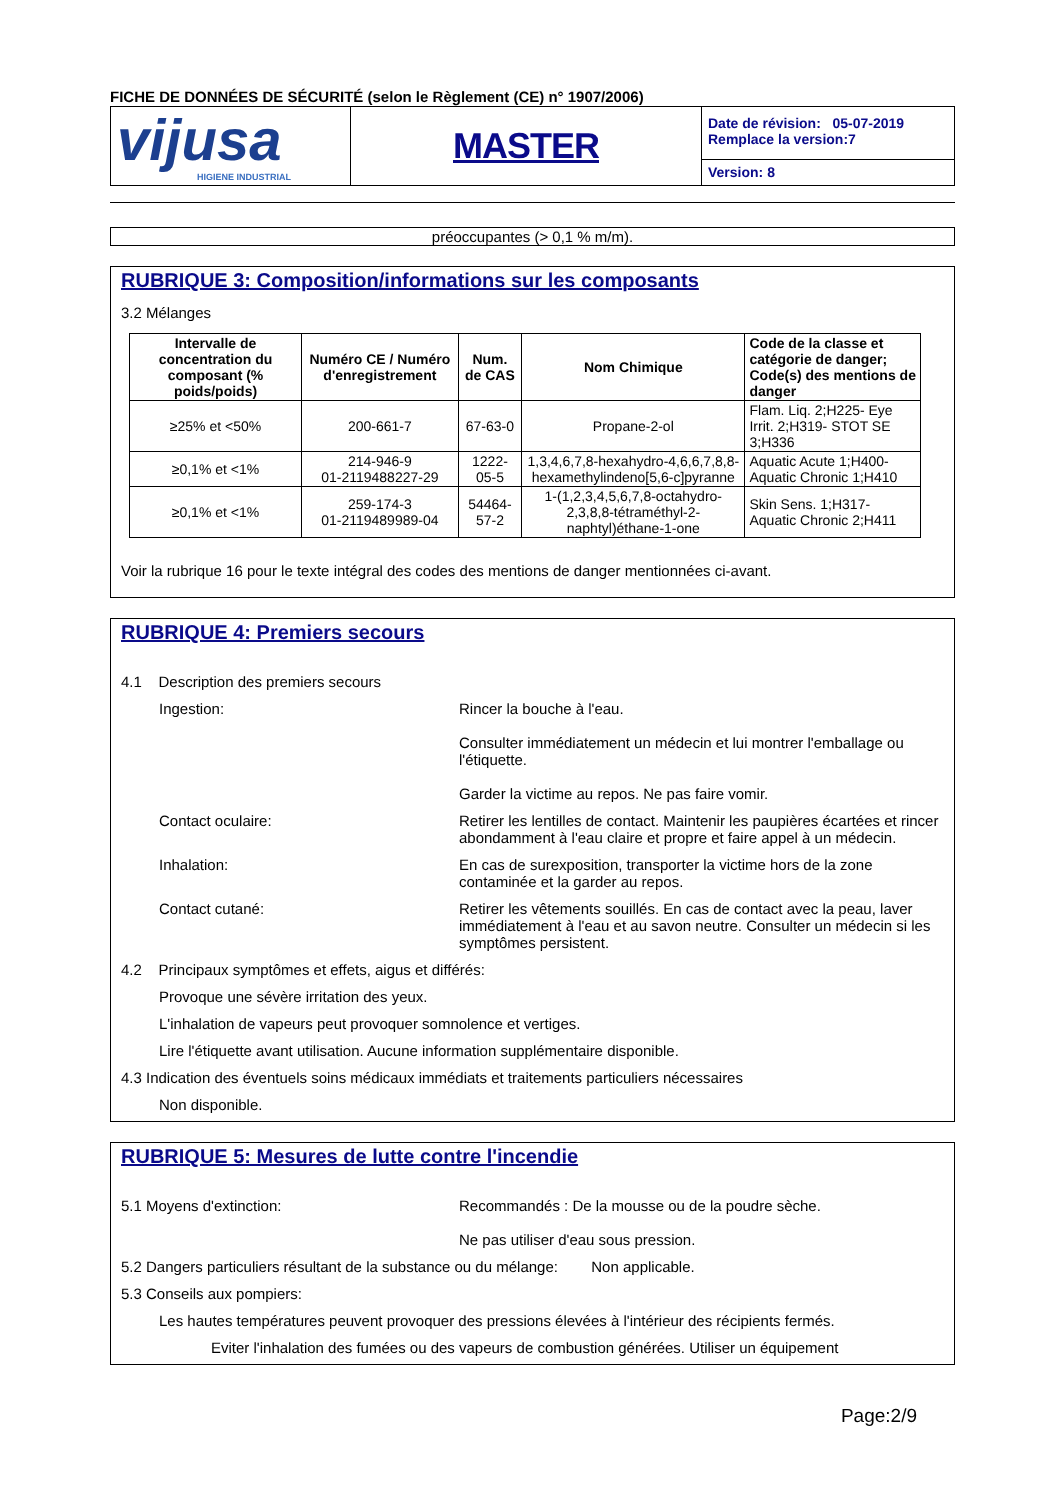FICHE DE DONNÉES DE SÉCURITÉ (selon le Règlement (CE) n° 1907/2006)
| vijusa HIGIENE INDUSTRIAL | MASTER | Date de révision: 05-07-2019 Remplace la version:7 |
| | | Version: 8 |
préoccupantes (> 0,1 % m/m).
RUBRIQUE 3: Composition/informations sur les composants
3.2 Mélanges
| Intervalle de concentration du composant (% poids/poids) | Numéro CE / Numéro d'enregistrement | Num. de CAS | Nom Chimique | Code de la classe et catégorie de danger; Code(s) des mentions de danger |
| --- | --- | --- | --- | --- |
| ≥25% et <50% | 200-661-7 | 67-63-0 | Propane-2-ol | Flam. Liq. 2;H225- Eye Irrit. 2;H319- STOT SE 3;H336 |
| ≥0,1% et <1% | 214-946-9 01-2119488227-29 | 1222-05-5 | 1,3,4,6,7,8-hexahydro-4,6,6,7,8,8-hexamethylindeno[5,6-c]pyranne | Aquatic Acute 1;H400- Aquatic Chronic 1;H410 |
| ≥0,1% et <1% | 259-174-3 01-2119489989-04 | 54464-57-2 | 1-(1,2,3,4,5,6,7,8-octahydro-2,3,8,8-tétraméthyl-2-naphtyl)éthane-1-one | Skin Sens. 1;H317- Aquatic Chronic 2;H411 |
Voir la rubrique 16 pour le texte intégral des codes des mentions de danger mentionnées ci-avant.
RUBRIQUE 4: Premiers secours
4.1 Description des premiers secours
Ingestion: Rincer la bouche à l'eau.
Consulter immédiatement un médecin et lui montrer l'emballage ou l'étiquette.
Garder la victime au repos. Ne pas faire vomir.
Contact oculaire: Retirer les lentilles de contact. Maintenir les paupières écartées et rincer abondamment à l'eau claire et propre et faire appel à un médecin.
Inhalation: En cas de surexposition, transporter la victime hors de la zone contaminée et la garder au repos.
Contact cutané: Retirer les vêtements souillés. En cas de contact avec la peau, laver immédiatement à l'eau et au savon neutre. Consulter un médecin si les symptômes persistent.
4.2 Principaux symptômes et effets, aigus et différés:
Provoque une sévère irritation des yeux.
L'inhalation de vapeurs peut provoquer somnolence et vertiges.
Lire l'étiquette avant utilisation. Aucune information supplémentaire disponible.
4.3 Indication des éventuels soins médicaux immédiats et traitements particuliers nécessaires
Non disponible.
RUBRIQUE 5: Mesures de lutte contre l'incendie
5.1 Moyens d'extinction: Recommandés : De la mousse ou de la poudre sèche.
Ne pas utiliser d'eau sous pression.
5.2 Dangers particuliers résultant de la substance ou du mélange: Non applicable.
5.3 Conseils aux pompiers:
Les hautes températures peuvent provoquer des pressions élevées à l'intérieur des récipients fermés.
Eviter l'inhalation des fumées ou des vapeurs de combustion générées. Utiliser un équipement
Page:2/9